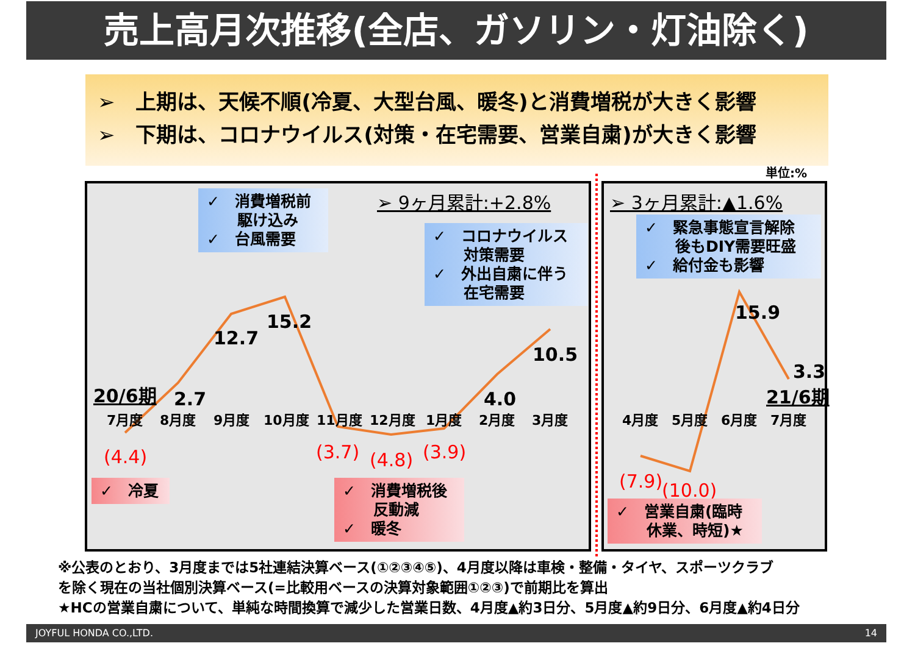売上高月次推移(全店、ガソリン・灯油除く)
➢　上期は、天候不順(冷夏、大型台風、暖冬)と消費増税が大きく影響
➢　下期は、コロナウイルス(対策・在宅需要、営業自粛)が大きく影響
単位:%
7月度8月度9月度10月度11月度12月度1月度2月度3月度4月度5月度6月度7月度
2.7 12.7 15.2 10.5 4.0 15.9 3.3 20/6期 21/6期
(4.4) (3.7) (4.8) (3.9) (7.9) (10.0)
➢ 9ヶ月累計:+2.8% ➢ 3ヶ月累計:▲1.6%
✓　消費増税前
　　駆け込み
✓　台風需要
✓　コロナウイルス
　　対策需要
✓　外出自粛に伴う
　　在宅需要
✓　緊急事態宣言解除
　　後もDIY需要旺盛
✓　給付金も影響
✓　冷夏
✓　消費増税後
　　反動減
✓　暖冬
✓　営業自粛(臨時
　　休業、時短)★
※公表のとおり、3月度までは5社連結決算ベース(①②③④⑤)、4月度以降は車検・整備・タイヤ、スポーツクラブ
を除く現在の当社個別決算ベース(=比較用ベースの決算対象範囲①②③)で前期比を算出
★HCの営業自粛について、単純な時間換算で減少した営業日数、4月度▲約3日分、5月度▲約9日分、6月度▲約4日分
JOYFUL HONDA CO.,LTD. 14